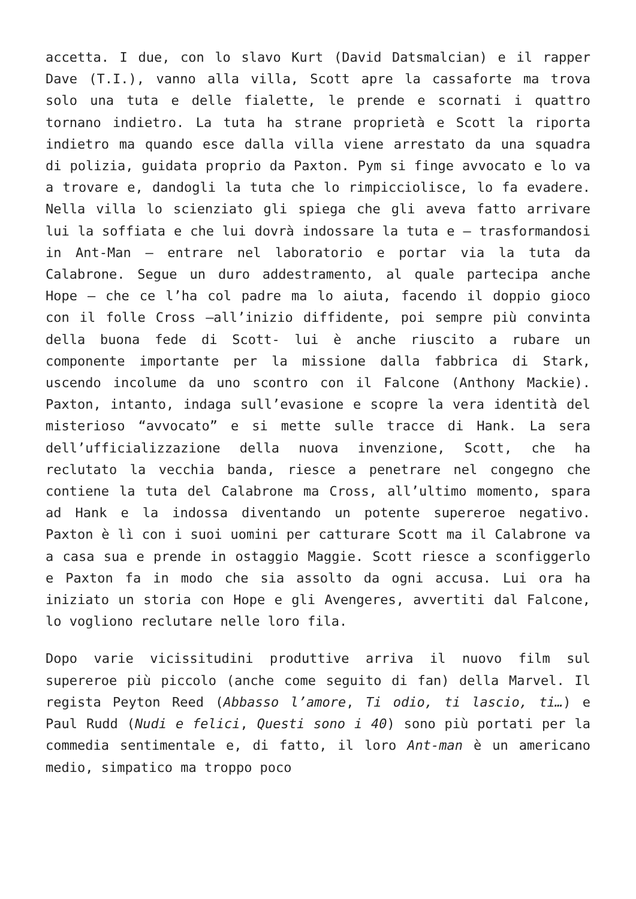accetta. I due, con lo slavo Kurt (David Datsmalcian) e il rapper Dave (T.I.), vanno alla villa, Scott apre la cassaforte ma trova solo una tuta e delle fialette, le prende e scornati i quattro tornano indietro. La tuta ha strane proprietà e Scott la riporta indietro ma quando esce dalla villa viene arrestato da una squadra di polizia, guidata proprio da Paxton. Pym si finge avvocato e lo va a trovare e, dandogli la tuta che lo rimpicciolisce, lo fa evadere. Nella villa lo scienziato gli spiega che gli aveva fatto arrivare lui la soffiata e che lui dovrà indossare la tuta e – trasformandosi in Ant-Man – entrare nel laboratorio e portar via la tuta da Calabrone. Segue un duro addestramento, al quale partecipa anche Hope – che ce l’ha col padre ma lo aiuta, facendo il doppio gioco con il folle Cross –all’inizio diffidente, poi sempre più convinta della buona fede di Scott- lui è anche riuscito a rubare un componente importante per la missione dalla fabbrica di Stark, uscendo incolume da uno scontro con il Falcone (Anthony Mackie). Paxton, intanto, indaga sull’evasione e scopre la vera identità del misterioso “avvocato” e si mette sulle tracce di Hank. La sera dell’ufficializzazione della nuova invenzione, Scott, che ha reclutato la vecchia banda, riesce a penetrare nel congegno che contiene la tuta del Calabrone ma Cross, all’ultimo momento, spara ad Hank e la indossa diventando un potente supereroe negativo. Paxton è lì con i suoi uomini per catturare Scott ma il Calabrone va a casa sua e prende in ostaggio Maggie. Scott riesce a sconfiggerlo e Paxton fa in modo che sia assolto da ogni accusa. Lui ora ha iniziato un storia con Hope e gli Avengeres, avvertiti dal Falcone, lo vogliono reclutare nelle loro fila.
Dopo varie vicissitudini produttive arriva il nuovo film sul supereroe più piccolo (anche come seguito di fan) della Marvel. Il regista Peyton Reed (Abbasso l’amore, Ti odio, ti lascio, ti…) e Paul Rudd (Nudi e felici, Questi sono i 40) sono più portati per la commedia sentimentale e, di fatto, il loro Ant-man è un americano medio, simpatico ma troppo poco